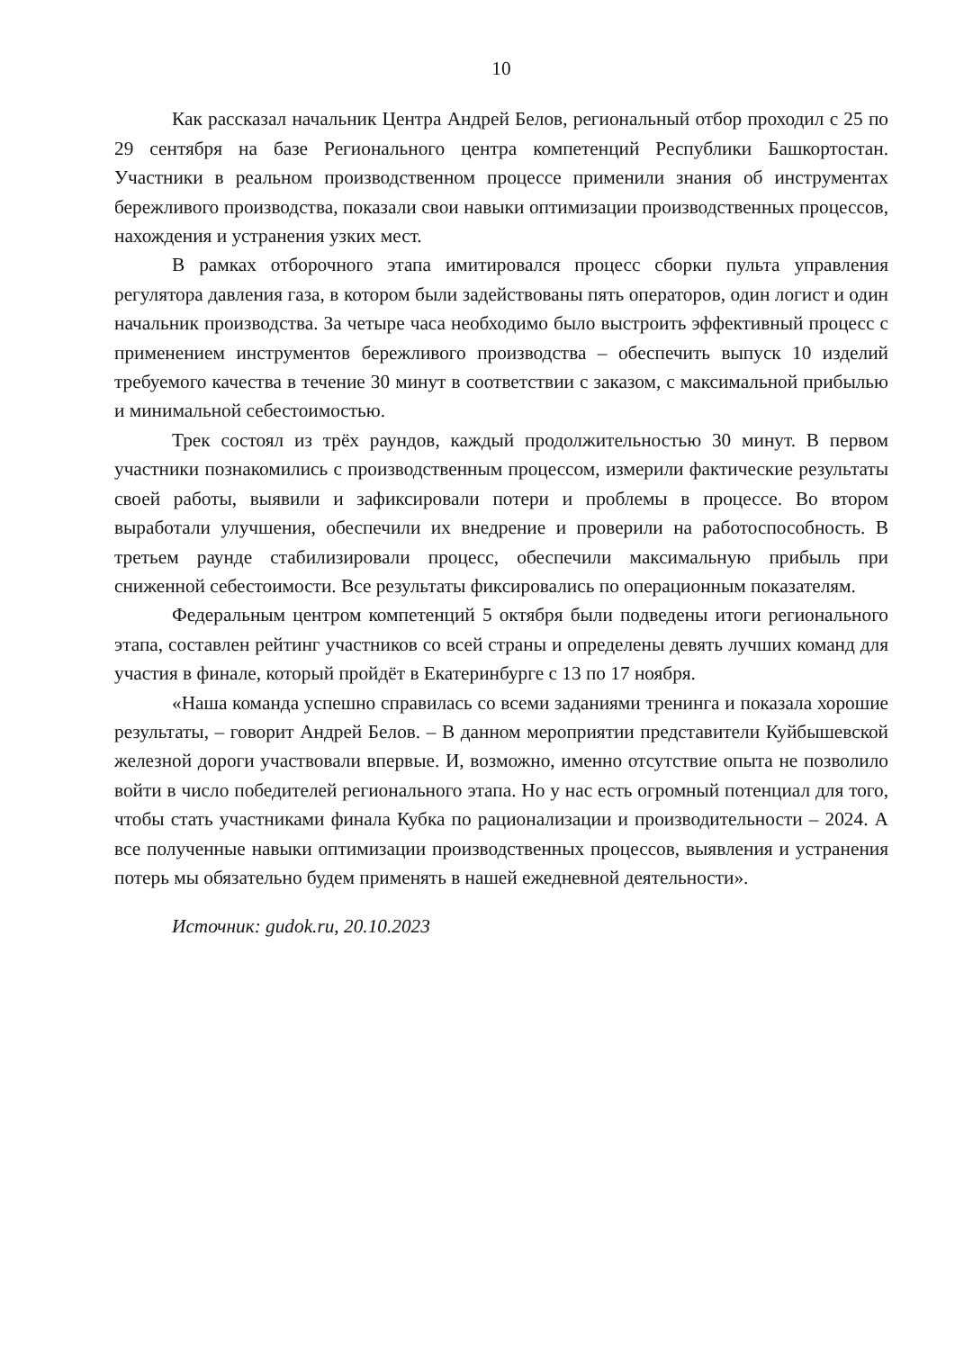10
Как рассказал начальник Центра Андрей Белов, региональный отбор проходил с 25 по 29 сентября на базе Регионального центра компетенций Республики Башкортостан. Участники в реальном производственном процессе применили знания об инструментах бережливого производства, показали свои навыки оптимизации производственных процессов, нахождения и устранения узких мест.
В рамках отборочного этапа имитировался процесс сборки пульта управления регулятора давления газа, в котором были задействованы пять операторов, один логист и один начальник производства. За четыре часа необходимо было выстроить эффективный процесс с применением инструментов бережливого производства – обеспечить выпуск 10 изделий требуемого качества в течение 30 минут в соответствии с заказом, с максимальной прибылью и минимальной себестоимостью.
Трек состоял из трёх раундов, каждый продолжительностью 30 минут. В первом участники познакомились с производственным процессом, измерили фактические результаты своей работы, выявили и зафиксировали потери и проблемы в процессе. Во втором выработали улучшения, обеспечили их внедрение и проверили на работоспособность. В третьем раунде стабилизировали процесс, обеспечили максимальную прибыль при сниженной себестоимости. Все результаты фиксировались по операционным показателям.
Федеральным центром компетенций 5 октября были подведены итоги регионального этапа, составлен рейтинг участников со всей страны и определены девять лучших команд для участия в финале, который пройдёт в Екатеринбурге с 13 по 17 ноября.
«Наша команда успешно справилась со всеми заданиями тренинга и показала хорошие результаты, – говорит Андрей Белов. – В данном мероприятии представители Куйбышевской железной дороги участвовали впервые. И, возможно, именно отсутствие опыта не позволило войти в число победителей регионального этапа. Но у нас есть огромный потенциал для того, чтобы стать участниками финала Кубка по рационализации и производительности – 2024. А все полученные навыки оптимизации производственных процессов, выявления и устранения потерь мы обязательно будем применять в нашей ежедневной деятельности».
Источник: gudok.ru, 20.10.2023